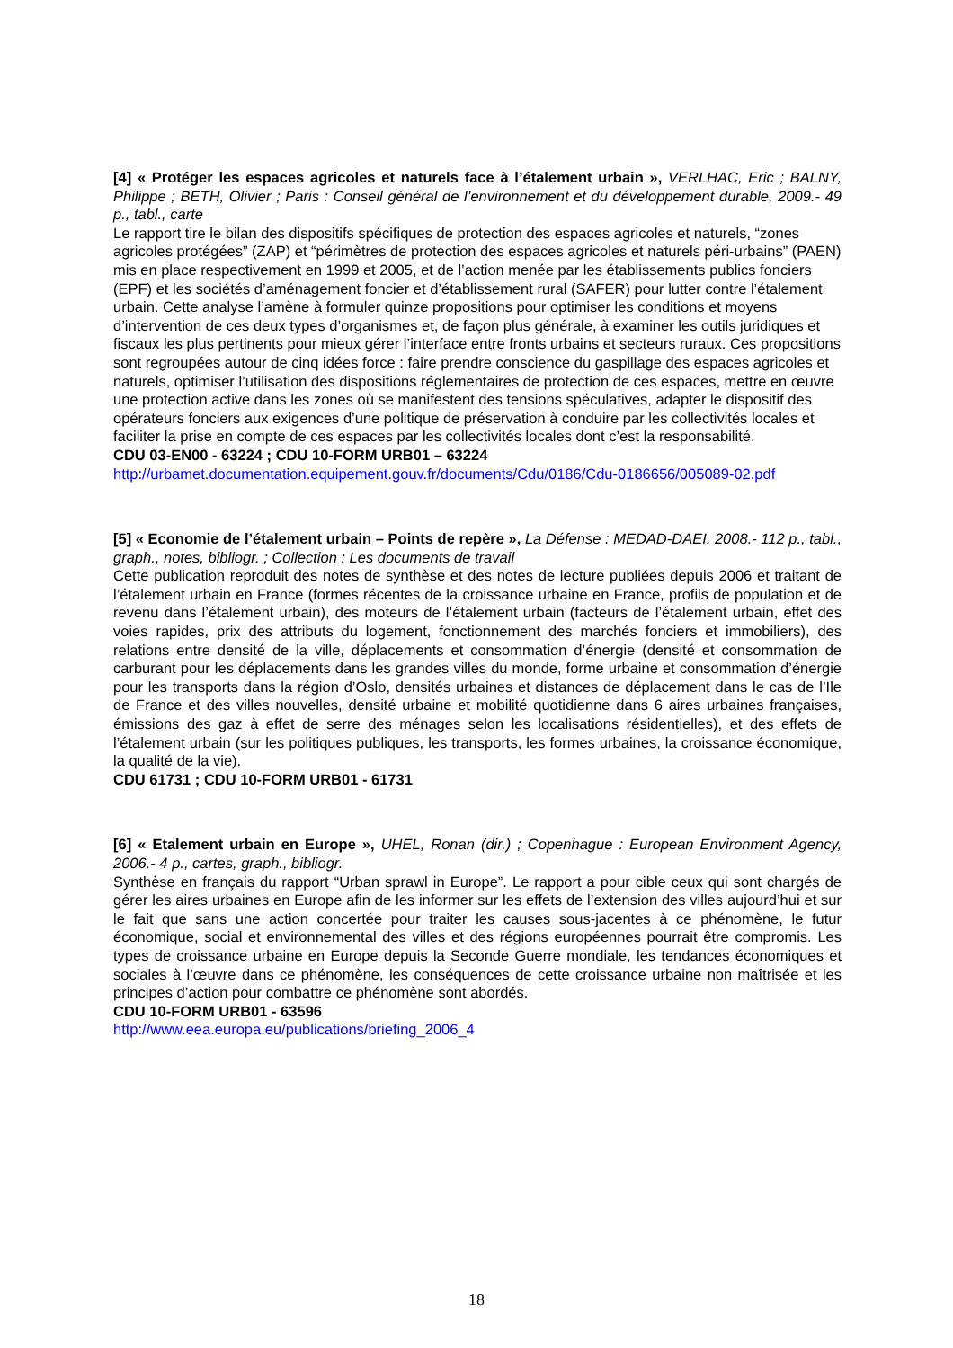[4] « Protéger les espaces agricoles et naturels face à l’étalement urbain », VERLHAC, Eric ; BALNY, Philippe ; BETH, Olivier ; Paris : Conseil général de l’environnement et du développement durable, 2009.- 49 p., tabl., carte
Le rapport tire le bilan des dispositifs spécifiques de protection des espaces agricoles et naturels, “zones agricoles protégées” (ZAP) et “périmètres de protection des espaces agricoles et naturels péri-urbains” (PAEN) mis en place respectivement en 1999 et 2005, et de l’action menée par les établissements publics fonciers (EPF) et les sociétés d’aménagement foncier et d’établissement rural (SAFER) pour lutter contre l’étalement urbain. Cette analyse l’amène à formuler quinze propositions pour optimiser les conditions et moyens d’intervention de ces deux types d’organismes et, de façon plus générale, à examiner les outils juridiques et fiscaux les plus pertinents pour mieux gérer l’interface entre fronts urbains et secteurs ruraux. Ces propositions sont regroupées autour de cinq idées force : faire prendre conscience du gaspillage des espaces agricoles et naturels, optimiser l’utilisation des dispositions réglementaires de protection de ces espaces, mettre en œuvre une protection active dans les zones où se manifestent des tensions spéculatives, adapter le dispositif des opérateurs fonciers aux exigences d’une politique de préservation à conduire par les collectivités locales et faciliter la prise en compte de ces espaces par les collectivités locales dont c’est la responsabilité.
CDU 03-EN00 - 63224 ; CDU 10-FORM URB01 – 63224
http://urbamet.documentation.equipement.gouv.fr/documents/Cdu/0186/Cdu-0186656/005089-02.pdf
[5] « Economie de l’étalement urbain – Points de repère », La Défense : MEDAD-DAEI, 2008.- 112 p., tabl., graph., notes, bibliogr. ; Collection : Les documents de travail
Cette publication reproduit des notes de synthèse et des notes de lecture publiées depuis 2006 et traitant de l’étalement urbain en France (formes récentes de la croissance urbaine en France, profils de population et de revenu dans l’étalement urbain), des moteurs de l’étalement urbain (facteurs de l’étalement urbain, effet des voies rapides, prix des attributs du logement, fonctionnement des marchés fonciers et immobiliers), des relations entre densité de la ville, déplacements et consommation d’énergie (densité et consommation de carburant pour les déplacements dans les grandes villes du monde, forme urbaine et consommation d’énergie pour les transports dans la région d’Oslo, densités urbaines et distances de déplacement dans le cas de l’Ile de France et des villes nouvelles, densité urbaine et mobilité quotidienne dans 6 aires urbaines françaises, émissions des gaz à effet de serre des ménages selon les localisations résidentielles), et des effets de l’étalement urbain (sur les politiques publiques, les transports, les formes urbaines, la croissance économique, la qualité de la vie).
CDU 61731 ; CDU 10-FORM URB01 - 61731
[6] « Etalement urbain en Europe », UHEL, Ronan (dir.) ; Copenhague : European Environment Agency, 2006.- 4 p., cartes, graph., bibliogr.
Synthèse en français du rapport “Urban sprawl in Europe”. Le rapport a pour cible ceux qui sont chargés de gérer les aires urbaines en Europe afin de les informer sur les effets de l’extension des villes aujourd’hui et sur le fait que sans une action concertée pour traiter les causes sous-jacentes à ce phénomène, le futur économique, social et environnemental des villes et des régions européennes pourrait être compromis. Les types de croissance urbaine en Europe depuis la Seconde Guerre mondiale, les tendances économiques et sociales à l’œuvre dans ce phénomène, les conséquences de cette croissance urbaine non maîtrisée et les principes d’action pour combattre ce phénomène sont abordés.
CDU 10-FORM URB01 - 63596
http://www.eea.europa.eu/publications/briefing_2006_4
18